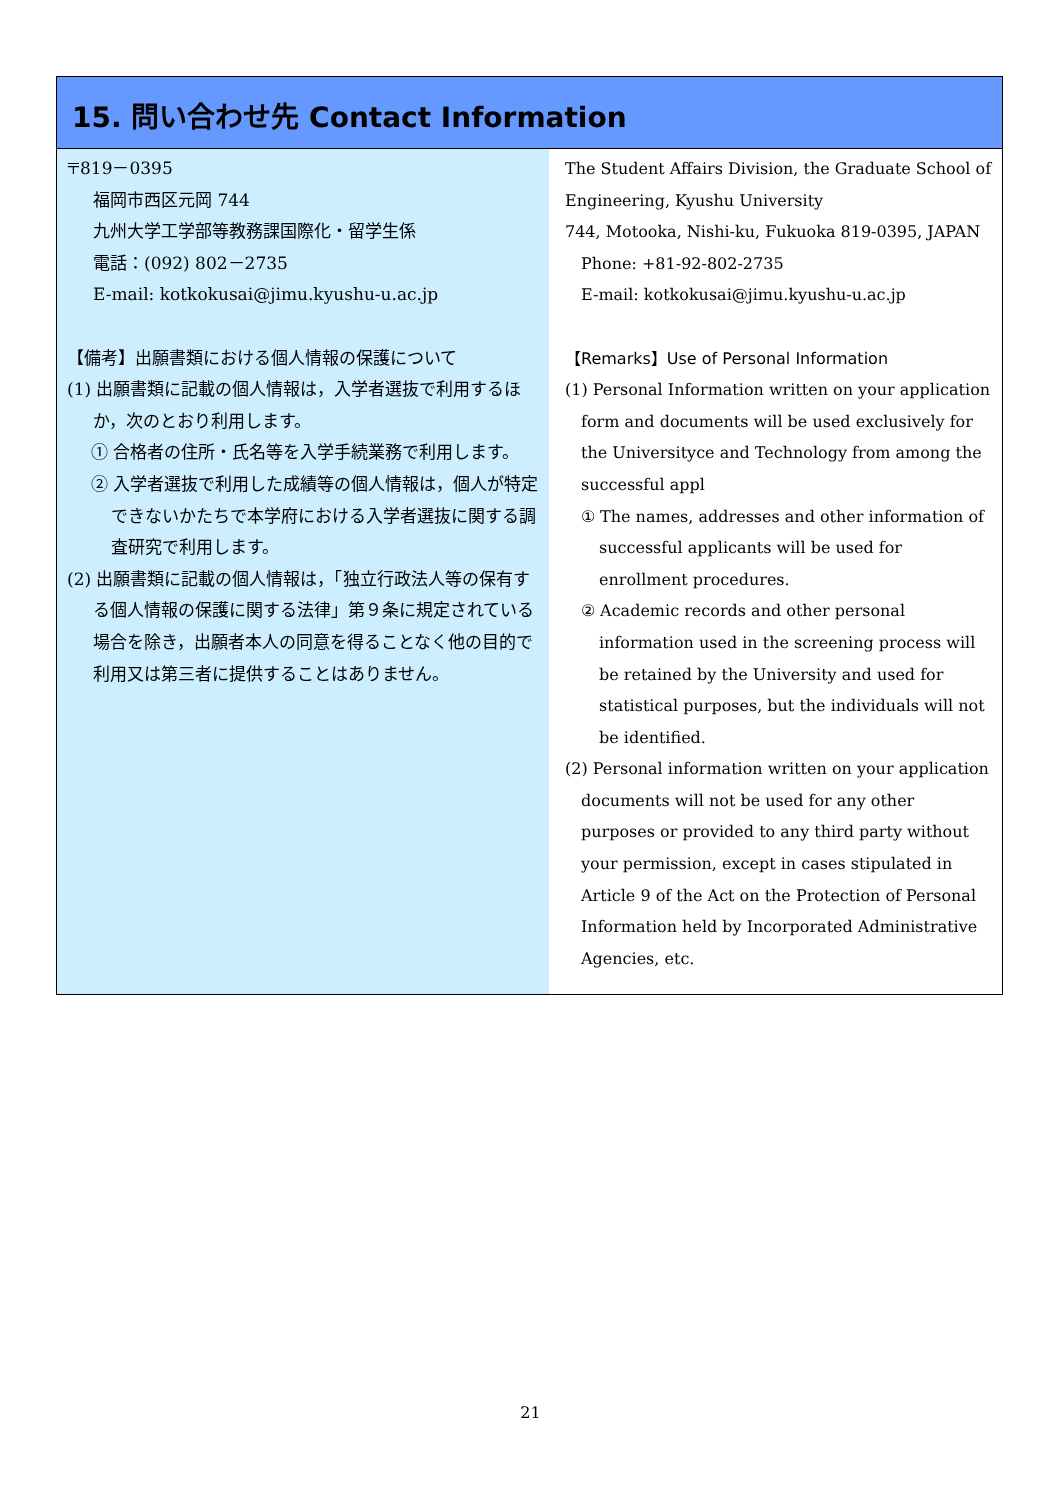15. 問い合わせ先 Contact Information
〒819－0395
福岡市西区元岡 744
九州大学工学部等教務課国際化・留学生係
電話：(092) 802－2735
E-mail: kotkokusai@jimu.kyushu-u.ac.jp
【備考】出願書類における個人情報の保護について
(1) 出願書類に記載の個人情報は，入学者選抜で利用するほか，次のとおり利用します。
① 合格者の住所・氏名等を入学手続業務で利用します。
② 入学者選抜で利用した成績等の個人情報は，個人が特定できないかたちで本学府における入学者選抜に関する調査研究で利用します。
(2) 出願書類に記載の個人情報は，「独立行政法人等の保有する個人情報の保護に関する法律」第９条に規定されている場合を除き，出願者本人の同意を得ることなく他の目的で利用又は第三者に提供することはありません。
The Student Affairs Division, the Graduate School of Engineering, Kyushu University
744, Motooka, Nishi-ku, Fukuoka 819-0395, JAPAN
Phone: +81-92-802-2735
E-mail: kotkokusai@jimu.kyushu-u.ac.jp
【Remarks】Use of Personal Information
(1) Personal Information written on your application form and documents will be used exclusively for the Universityce and Technology from among the successful appl
① The names, addresses and other information of successful applicants will be used for enrollment procedures.
② Academic records and other personal information used in the screening process will be retained by the University and used for statistical purposes, but the individuals will not be identified.
(2) Personal information written on your application documents will not be used for any other purposes or provided to any third party without your permission, except in cases stipulated in Article 9 of the Act on the Protection of Personal Information held by Incorporated Administrative Agencies, etc.
21